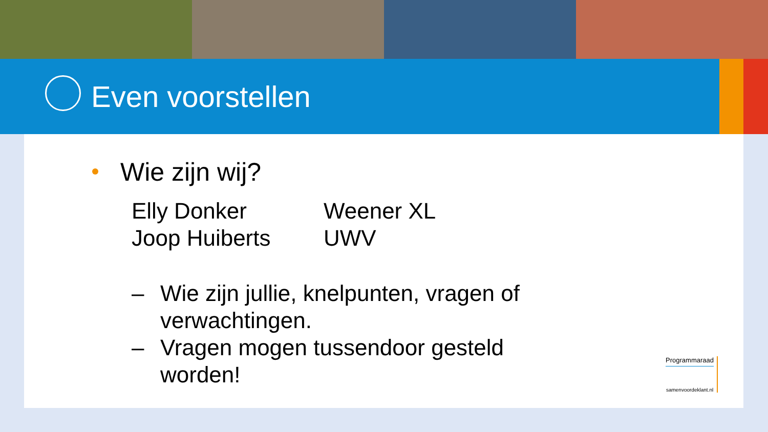Even voorstellen
Wie zijn wij?
Elly Donker
Weener XL
Joop Huiberts
UWV
– Wie zijn jullie, knelpunten, vragen of
verwachtingen.
– Vragen mogen tussendoor gesteld
worden!
Programmaraad
samenvoordeklant.nl